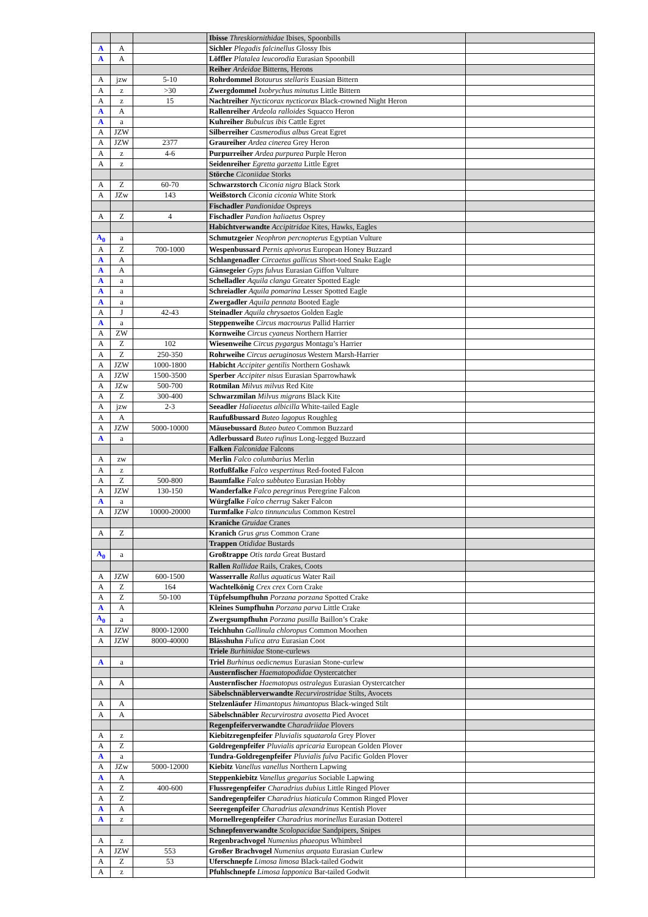| | | | Ibisse Threskiornithidae Ibises, Spoonbills | |
| A | A | | Sichler Plegadis falcinellus Glossy Ibis | |
| A | A | | Löffler Platalea leucorodia Eurasian Spoonbill | |
| | | | Reiher Ardeidae Bitterns, Herons | |
| A | jzw | 5-10 | Rohrdommel Botaurus stellaris Euasian Bittern | |
| A | z | >30 | Zwergdommel Ixobrychus minutus Little Bittern | |
| A | z | 15 | Nachtreiher Nycticorax nycticorax Black-crowned Night Heron | |
| A | A | | Rallenreiher Ardeola ralloides Squacco Heron | |
| A | a | | Kuhreiher Bubulcus ibis Cattle Egret | |
| A | JZW | | Silberreiher Casmerodius albus Great Egret | |
| A | JZW | 2377 | Graureiher Ardea cinerea Grey Heron | |
| A | z | 4-6 | Purpurreiher Ardea purpurea Purple Heron | |
| A | z | | Seidenreiher Egretta garzetta Little Egret | |
| | | | Störche Ciconiidae Storks | |
| A | Z | 60-70 | Schwarzstorch Ciconia nigra Black Stork | |
| A | JZw | 143 | Weißstorch Ciconia ciconia White Stork | |
| | | | Fischadler Pandionidae Ospreys | |
| A | Z | 4 | Fischadler Pandion haliaetus Osprey | |
| | | | Habichtverwandte Accipitridae Kites, Hawks, Eagles | |
| A<sub>0</sub> | a | | Schmutzgeier Neophron percnopterus Egyptian Vulture | |
| A | Z | 700-1000 | Wespenbussard Pernis apivorus European Honey Buzzard | |
| A | A | | Schlangenadler Circaetus gallicus Short-toed Snake Eagle | |
| A | A | | Gänsegeier Gyps fulvus Eurasian Giffon Vulture | |
| A | a | | Schelladler Aquila clanga Greater Spotted Eagle | |
| A | a | | Schreiadler Aquila pomarina Lesser Spotted Eagle | |
| A | a | | Zwergadler Aquila pennata Booted Eagle | |
| A | J | 42-43 | Steinadler Aquila chrysaetos Golden Eagle | |
| A | a | | Steppenweihe Circus macrourus Pallid Harrier | |
| A | ZW | | Kornweihe Circus cyaneus Northern Harrier | |
| A | Z | 102 | Wiesenweihe Circus pygargus Montagu’s Harrier | |
| A | Z | 250-350 | Rohrweihe Circus aeruginosus Western Marsh-Harrier | |
| A | JZW | 1000-1800 | Habicht Accipiter gentilis Northern Goshawk | |
| A | JZW | 1500-3500 | Sperber Accipiter nisus Eurasian Sparrowhawk | |
| A | JZw | 500-700 | Rotmilan Milvus milvus Red Kite | |
| A | Z | 300-400 | Schwarzmilan Milvus migrans Black Kite | |
| A | jzw | 2-3 | Seeadler Haliaeetus albicilla White-tailed Eagle | |
| A | A | | Raufußbussard Buteo lagopus Roughleg | |
| A | JZW | 5000-10000 | Mäusebussard Buteo buteo Common Buzzard | |
| A | a | | Adlerbussard Buteo rufinus Long-legged Buzzard | |
| | | | Falken Falconidae Falcons | |
| A | zw | | Merlin Falco columbarius Merlin | |
| A | z | | Rotfußfalke Falco vespertinus Red-footed Falcon | |
| A | Z | 500-800 | Baumfalke Falco subbuteo Eurasian Hobby | |
| A | JZW | 130-150 | Wanderfalke Falco peregrinus Peregrine Falcon | |
| A | a | | Würgfalke Falco cherrug Saker Falcon | |
| A | JZW | 10000-20000 | Turmfalke Falco tinnunculus Common Kestrel | |
| | | | Kraniche Gruidae Cranes | |
| A | Z | | Kranich Grus grus Common Crane | |
| | | | Trappen Otididae Bustards | |
| A<sub>0</sub> | a | | Großtrappe Otis tarda Great Bustard | |
| | | | Rallen Rallidae Rails, Crakes, Coots | |
| A | JZW | 600-1500 | Wasserralle Rallus aquaticus Water Rail | |
| A | Z | 164 | Wachtelkönig Crex crex Corn Crake | |
| A | Z | 50-100 | Tüpfelsumpfhuhn Porzana porzana Spotted Crake | |
| A | A | | Kleines Sumpfhuhn Porzana parva Little Crake | |
| A<sub>0</sub> | a | | Zwergsumpfhuhn Porzana pusilla Baillon’s Crake | |
| A | JZW | 8000-12000 | Teichhuhn Gallinula chloropus Common Moorhen | |
| A | JZW | 8000-40000 | Blässhuhn Fulica atra Eurasian Coot | |
| | | | Triele Burhinidae Stone-curlews | |
| A | a | | Triel Burhinus oedicnemus Eurasian Stone-curlew | |
| | | | Austernfischer Haematopodidae Oystercatcher | |
| A | A | | Austernfischer Haematopus ostralegus Eurasian Oystercatcher | |
| | | | Säbelschnäblerverwandte Recurvirostridae Stilts, Avocets | |
| A | A | | Stelzenläufer Himantopus himantopus Black-winged Stilt | |
| A | A | | Säbelschnäbler Recurvirostra avosetta Pied Avocet | |
| | | | Regenpfeiferverwandte Charadriidae Plovers | |
| A | z | | Kiebitzregenpfeifer Pluvialis squatarola Grey Plover | |
| A | Z | | Goldregenpfeifer Pluvialis apricaria European Golden Plover | |
| A | a | | Tundra-Goldregenpfeifer Pluvialis fulva Pacific Golden Plover | |
| A | JZw | 5000-12000 | Kiebitz Vanellus vanellus Northern Lapwing | |
| A | A | | Steppenkiebitz Vanellus gregarius Sociable Lapwing | |
| A | Z | 400-600 | Flussregenpfeifer Charadrius dubius Little Ringed Plover | |
| A | Z | | Sandregenpfeifer Charadrius hiaticula Common Ringed Plover | |
| A | A | | Seeregenpfeifer Charadrius alexandrinus Kentish Plover | |
| A | z | | Mornellregenpfeifer Charadrius morinellus Eurasian Dotterel | |
| | | | Schnepfenverwandte Scolopacidae Sandpipers, Snipes | |
| A | z | | Regenbrachvogel Numenius phaeopus Whimbrel | |
| A | JZW | 553 | Großer Brachvogel Numenius arquata Eurasian Curlew | |
| A | Z | 53 | Uferschnepfe Limosa limosa Black-tailed Godwit | |
| A | z | | Pfuhlschnepfe Limosa lapponica Bar-tailed Godwit | |